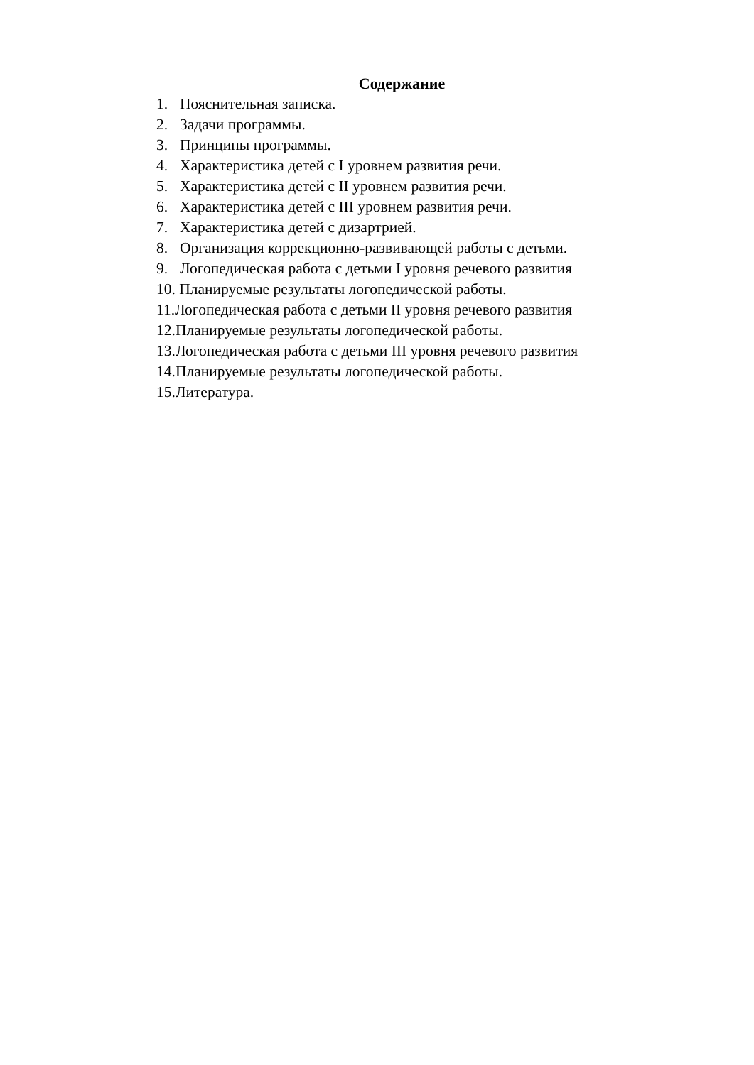Содержание
1. Пояснительная записка.
2. Задачи программы.
3. Принципы программы.
4. Характеристика детей с I уровнем развития речи.
5. Характеристика детей с II уровнем развития речи.
6. Характеристика детей с III уровнем развития речи.
7. Характеристика детей с дизартрией.
8. Организация коррекционно-развивающей работы с детьми.
9. Логопедическая работа с детьми I уровня речевого развития
10. Планируемые результаты логопедической работы.
11.Логопедическая работа с детьми II уровня речевого развития
12.Планируемые результаты логопедической работы.
13.Логопедическая работа с детьми III уровня речевого развития
14.Планируемые результаты логопедической работы.
15.Литература.